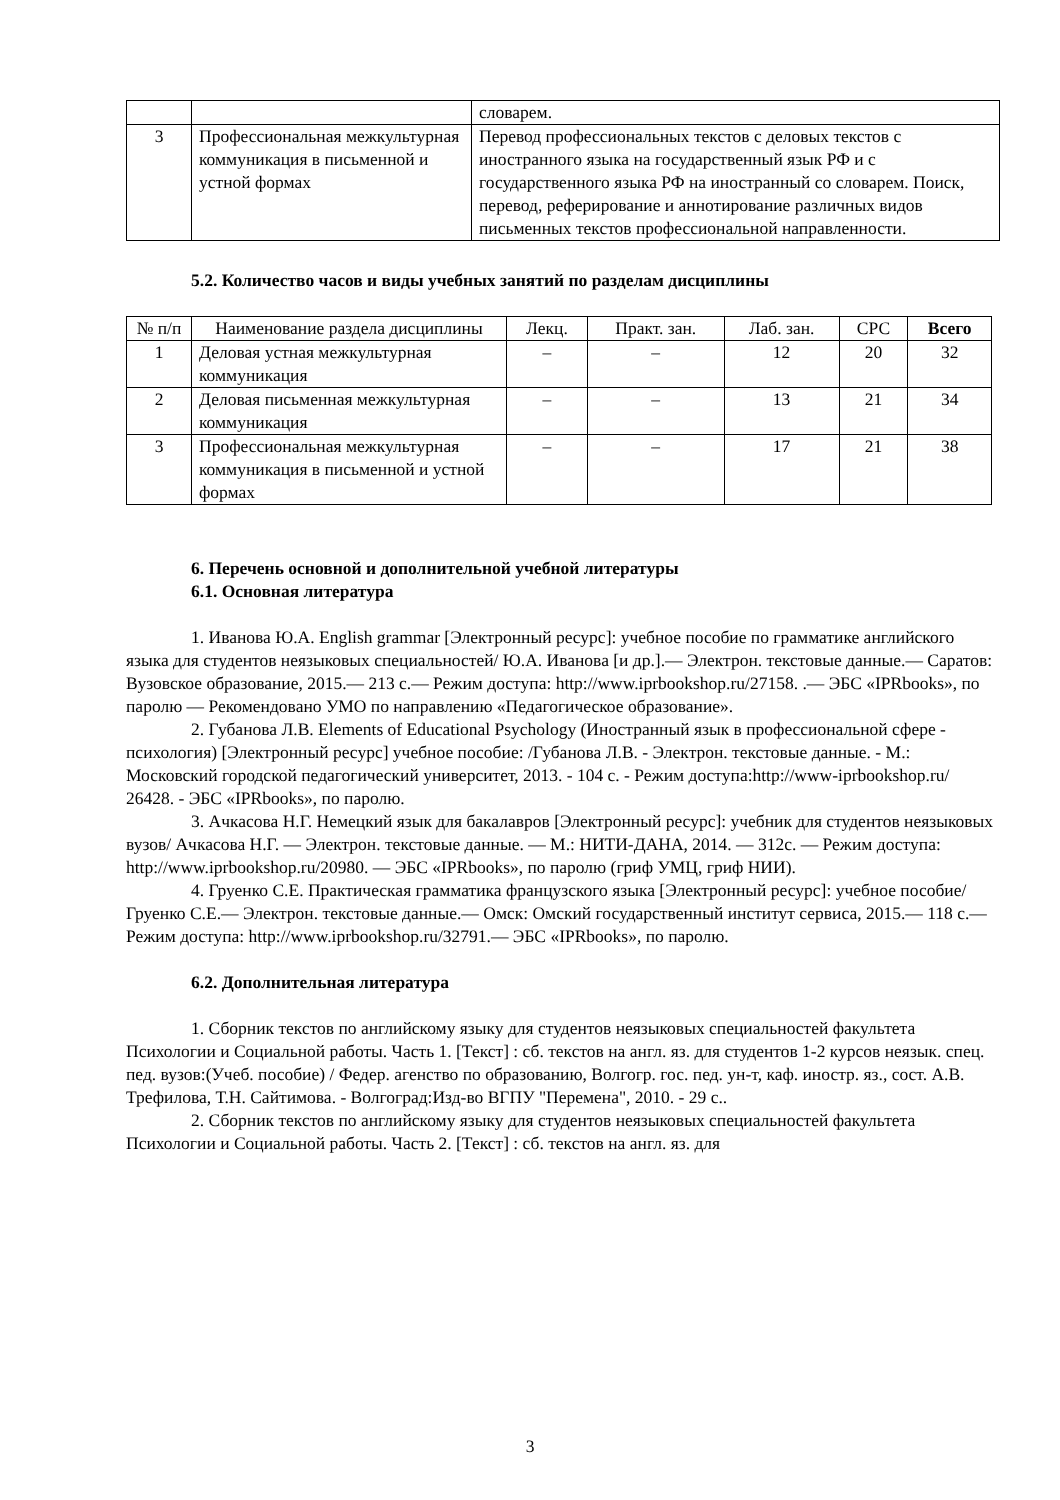| | | словарем. |
| 3 | Профессиональная межкультурная коммуникация в письменной и устной формах | Перевод профессиональных текстов с деловых текстов с иностранного языка на государственный язык РФ и с государственного языка РФ на иностранный со словарем. Поиск, перевод, реферирование и аннотирование различных видов письменных текстов профессиональной направленности. |
5.2. Количество часов и виды учебных занятий по разделам дисциплины
| № п/п | Наименование раздела дисциплины | Лекц. | Практ. зан. | Лаб. зан. | СРС | Всего |
| --- | --- | --- | --- | --- | --- | --- |
| 1 | Деловая устная межкультурная коммуникация | – | – | 12 | 20 | 32 |
| 2 | Деловая письменная межкультурная коммуникация | – | – | 13 | 21 | 34 |
| 3 | Профессиональная межкультурная коммуникация в письменной и устной формах | – | – | 17 | 21 | 38 |
6. Перечень основной и дополнительной учебной литературы
6.1. Основная литература
1. Иванова Ю.А. English grammar [Электронный ресурс]: учебное пособие по грамматике английского языка для студентов неязыковых специальностей/ Ю.А. Иванова [и др.].— Электрон. текстовые данные.— Саратов: Вузовское образование, 2015.— 213 с.— Режим доступа: http://www.iprbookshop.ru/27158. .— ЭБС «IPRbooks», по паролю — Рекомендовано УМО по направлению «Педагогическое образование».
2. Губанова Л.В. Elements of Educational Psychology (Иностранный язык в профессиональной сфере - психология) [Электронный ресурс] учебное пособие: /Губанова Л.В. - Электрон. текстовые данные. - М.: Московский городской педагогический университет, 2013. - 104 с. - Режим доступа:http://www-iprbookshop.ru/ 26428. - ЭБС «IPRbooks», по паролю.
3. Ачкасова Н.Г. Немецкий язык для бакалавров [Электронный ресурс]: учебник для студентов неязыковых вузов/ Ачкасова Н.Г. — Электрон. текстовые данные. — М.: НИТИ-ДАНА, 2014. — 312с. — Режим доступа: http://www.iprbookshop.ru/20980. — ЭБС «IPRbooks», по паролю (гриф УМЦ, гриф НИИ).
4. Груенко С.Е. Практическая грамматика французского языка [Электронный ресурс]: учебное пособие/ Груенко С.Е.— Электрон. текстовые данные.— Омск: Омский государственный институт сервиса, 2015.— 118 с.— Режим доступа: http://www.iprbookshop.ru/32791.— ЭБС «IPRbooks», по паролю.
6.2. Дополнительная литература
1. Сборник текстов по английскому языку для студентов неязыковых специальностей факультета Психологии и Социальной работы. Часть 1. [Текст] : сб. текстов на англ. яз. для студентов 1-2 курсов неязык. спец. пед. вузов:(Учеб. пособие) / Федер. агенство по образованию, Волгогр. гос. пед. ун-т, каф. иностр. яз., сост. А.В. Трефилова, Т.Н. Сайтимова. - Волгоград:Изд-во ВГПУ "Перемена", 2010. - 29 с..
2. Сборник текстов по английскому языку для студентов неязыковых специальностей факультета Психологии и Социальной работы. Часть 2. [Текст] : сб. текстов на англ. яз. для
3